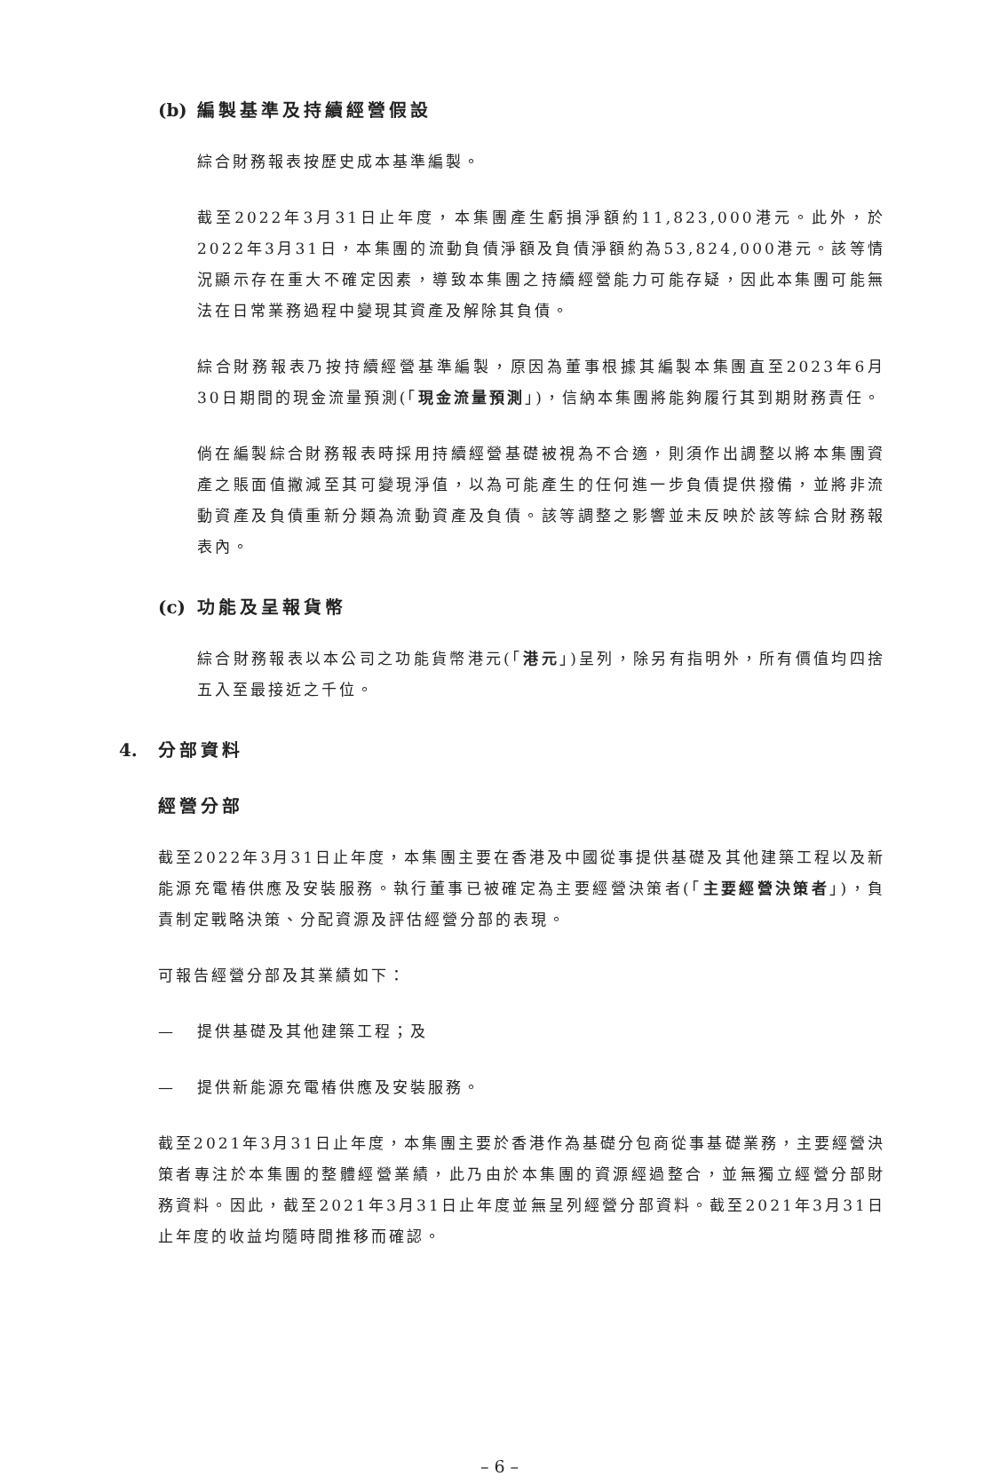(b) 編製基準及持續經營假設
綜合財務報表按歷史成本基準編製。
截至2022年3月31日止年度，本集團產生虧損淨額約11,823,000港元。此外，於2022年3月31日，本集團的流動負債淨額及負債淨額約為53,824,000港元。該等情況顯示存在重大不確定因素，導致本集團之持續經營能力可能存疑，因此本集團可能無法在日常業務過程中變現其資產及解除其負債。
綜合財務報表乃按持續經營基準編製，原因為董事根據其編製本集團直至2023年6月30日期間的現金流量預測(「現金流量預測」)，信納本集團將能夠履行其到期財務責任。
倘在編製綜合財務報表時採用持續經營基礎被視為不合適，則須作出調整以將本集團資產之賬面值撇減至其可變現淨值，以為可能產生的任何進一步負債提供撥備，並將非流動資產及負債重新分類為流動資產及負債。該等調整之影響並未反映於該等綜合財務報表內。
(c) 功能及呈報貨幣
綜合財務報表以本公司之功能貨幣港元(「港元」)呈列，除另有指明外，所有價值均四捨五入至最接近之千位。
4. 分部資料
經營分部
截至2022年3月31日止年度，本集團主要在香港及中國從事提供基礎及其他建築工程以及新能源充電樁供應及安裝服務。執行董事已被確定為主要經營決策者(「主要經營決策者」)，負責制定戰略決策、分配資源及評估經營分部的表現。
可報告經營分部及其業績如下：
— 提供基礎及其他建築工程；及
— 提供新能源充電樁供應及安裝服務。
截至2021年3月31日止年度，本集團主要於香港作為基礎分包商從事基礎業務，主要經營決策者專注於本集團的整體經營業績，此乃由於本集團的資源經過整合，並無獨立經營分部財務資料。因此，截至2021年3月31日止年度並無呈列經營分部資料。截至2021年3月31日止年度的收益均隨時間推移而確認。
– 6 –